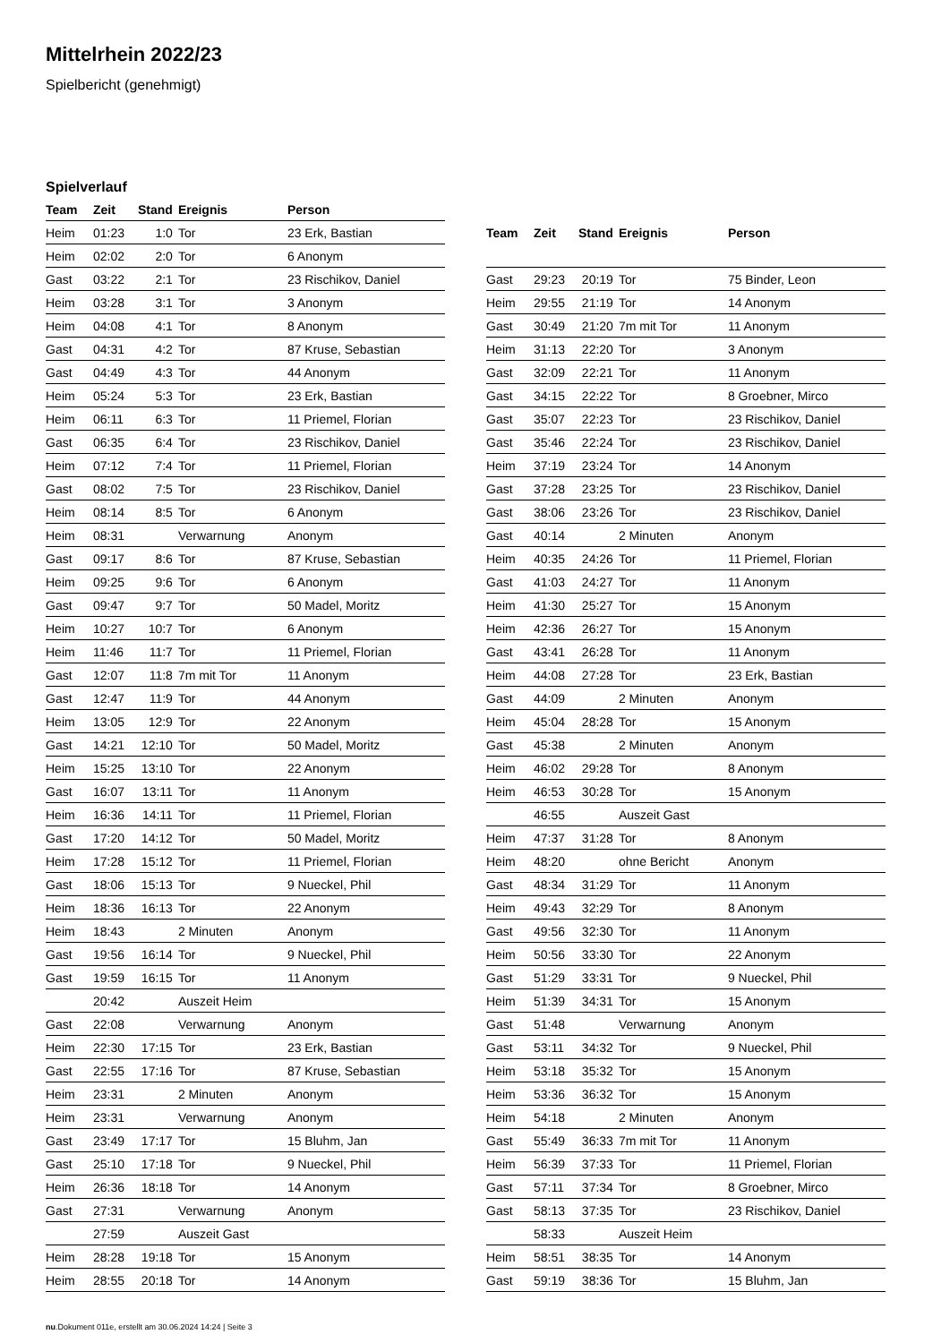Mittelrhein 2022/23
Spielbericht (genehmigt)
Spielverlauf
| Team | Zeit | Stand | Ereignis | Person |
| --- | --- | --- | --- | --- |
| Heim | 01:23 | 1:0 | Tor | 23 Erk, Bastian |
| Heim | 02:02 | 2:0 | Tor | 6 Anonym |
| Gast | 03:22 | 2:1 | Tor | 23 Rischikov, Daniel |
| Heim | 03:28 | 3:1 | Tor | 3 Anonym |
| Heim | 04:08 | 4:1 | Tor | 8 Anonym |
| Gast | 04:31 | 4:2 | Tor | 87 Kruse, Sebastian |
| Gast | 04:49 | 4:3 | Tor | 44 Anonym |
| Heim | 05:24 | 5:3 | Tor | 23 Erk, Bastian |
| Heim | 06:11 | 6:3 | Tor | 11 Priemel, Florian |
| Gast | 06:35 | 6:4 | Tor | 23 Rischikov, Daniel |
| Heim | 07:12 | 7:4 | Tor | 11 Priemel, Florian |
| Gast | 08:02 | 7:5 | Tor | 23 Rischikov, Daniel |
| Heim | 08:14 | 8:5 | Tor | 6 Anonym |
| Heim | 08:31 | | Verwarnung | Anonym |
| Gast | 09:17 | 8:6 | Tor | 87 Kruse, Sebastian |
| Heim | 09:25 | 9:6 | Tor | 6 Anonym |
| Gast | 09:47 | 9:7 | Tor | 50 Madel, Moritz |
| Heim | 10:27 | 10:7 | Tor | 6 Anonym |
| Heim | 11:46 | 11:7 | Tor | 11 Priemel, Florian |
| Gast | 12:07 | 11:8 | 7m mit Tor | 11 Anonym |
| Gast | 12:47 | 11:9 | Tor | 44 Anonym |
| Heim | 13:05 | 12:9 | Tor | 22 Anonym |
| Gast | 14:21 | 12:10 | Tor | 50 Madel, Moritz |
| Heim | 15:25 | 13:10 | Tor | 22 Anonym |
| Gast | 16:07 | 13:11 | Tor | 11 Anonym |
| Heim | 16:36 | 14:11 | Tor | 11 Priemel, Florian |
| Gast | 17:20 | 14:12 | Tor | 50 Madel, Moritz |
| Heim | 17:28 | 15:12 | Tor | 11 Priemel, Florian |
| Gast | 18:06 | 15:13 | Tor | 9 Nueckel, Phil |
| Heim | 18:36 | 16:13 | Tor | 22 Anonym |
| Heim | 18:43 | | 2 Minuten | Anonym |
| Gast | 19:56 | 16:14 | Tor | 9 Nueckel, Phil |
| Gast | 19:59 | 16:15 | Tor | 11 Anonym |
| | 20:42 | | Auszeit Heim | |
| Gast | 22:08 | | Verwarnung | Anonym |
| Heim | 22:30 | 17:15 | Tor | 23 Erk, Bastian |
| Gast | 22:55 | 17:16 | Tor | 87 Kruse, Sebastian |
| Heim | 23:31 | | 2 Minuten | Anonym |
| Heim | 23:31 | | Verwarnung | Anonym |
| Gast | 23:49 | 17:17 | Tor | 15 Bluhm, Jan |
| Gast | 25:10 | 17:18 | Tor | 9 Nueckel, Phil |
| Heim | 26:36 | 18:18 | Tor | 14 Anonym |
| Gast | 27:31 | | Verwarnung | Anonym |
| | 27:59 | | Auszeit Gast | |
| Heim | 28:28 | 19:18 | Tor | 15 Anonym |
| Heim | 28:55 | 20:18 | Tor | 14 Anonym |
| Team | Zeit | Stand | Ereignis | Person |
| --- | --- | --- | --- | --- |
| Gast | 29:23 | 20:19 | Tor | 75 Binder, Leon |
| Heim | 29:55 | 21:19 | Tor | 14 Anonym |
| Gast | 30:49 | 21:20 | 7m mit Tor | 11 Anonym |
| Heim | 31:13 | 22:20 | Tor | 3 Anonym |
| Gast | 32:09 | 22:21 | Tor | 11 Anonym |
| Gast | 34:15 | 22:22 | Tor | 8 Groebner, Mirco |
| Gast | 35:07 | 22:23 | Tor | 23 Rischikov, Daniel |
| Gast | 35:46 | 22:24 | Tor | 23 Rischikov, Daniel |
| Heim | 37:19 | 23:24 | Tor | 14 Anonym |
| Gast | 37:28 | 23:25 | Tor | 23 Rischikov, Daniel |
| Gast | 38:06 | 23:26 | Tor | 23 Rischikov, Daniel |
| Gast | 40:14 | | 2 Minuten | Anonym |
| Heim | 40:35 | 24:26 | Tor | 11 Priemel, Florian |
| Gast | 41:03 | 24:27 | Tor | 11 Anonym |
| Heim | 41:30 | 25:27 | Tor | 15 Anonym |
| Heim | 42:36 | 26:27 | Tor | 15 Anonym |
| Gast | 43:41 | 26:28 | Tor | 11 Anonym |
| Heim | 44:08 | 27:28 | Tor | 23 Erk, Bastian |
| Gast | 44:09 | | 2 Minuten | Anonym |
| Heim | 45:04 | 28:28 | Tor | 15 Anonym |
| Gast | 45:38 | | 2 Minuten | Anonym |
| Heim | 46:02 | 29:28 | Tor | 8 Anonym |
| Heim | 46:53 | 30:28 | Tor | 15 Anonym |
| | 46:55 | | Auszeit Gast | |
| Heim | 47:37 | 31:28 | Tor | 8 Anonym |
| Heim | 48:20 | | ohne Bericht | Anonym |
| Gast | 48:34 | 31:29 | Tor | 11 Anonym |
| Heim | 49:43 | 32:29 | Tor | 8 Anonym |
| Gast | 49:56 | 32:30 | Tor | 11 Anonym |
| Heim | 50:56 | 33:30 | Tor | 22 Anonym |
| Gast | 51:29 | 33:31 | Tor | 9 Nueckel, Phil |
| Heim | 51:39 | 34:31 | Tor | 15 Anonym |
| Gast | 51:48 | | Verwarnung | Anonym |
| Gast | 53:11 | 34:32 | Tor | 9 Nueckel, Phil |
| Heim | 53:18 | 35:32 | Tor | 15 Anonym |
| Heim | 53:36 | 36:32 | Tor | 15 Anonym |
| Heim | 54:18 | | 2 Minuten | Anonym |
| Gast | 55:49 | 36:33 | 7m mit Tor | 11 Anonym |
| Heim | 56:39 | 37:33 | Tor | 11 Priemel, Florian |
| Gast | 57:11 | 37:34 | Tor | 8 Groebner, Mirco |
| Gast | 58:13 | 37:35 | Tor | 23 Rischikov, Daniel |
| | 58:33 | | Auszeit Heim | |
| Heim | 58:51 | 38:35 | Tor | 14 Anonym |
| Gast | 59:19 | 38:36 | Tor | 15 Bluhm, Jan |
nu.Dokument 011e, erstellt am 30.06.2024 14:24 | Seite 3